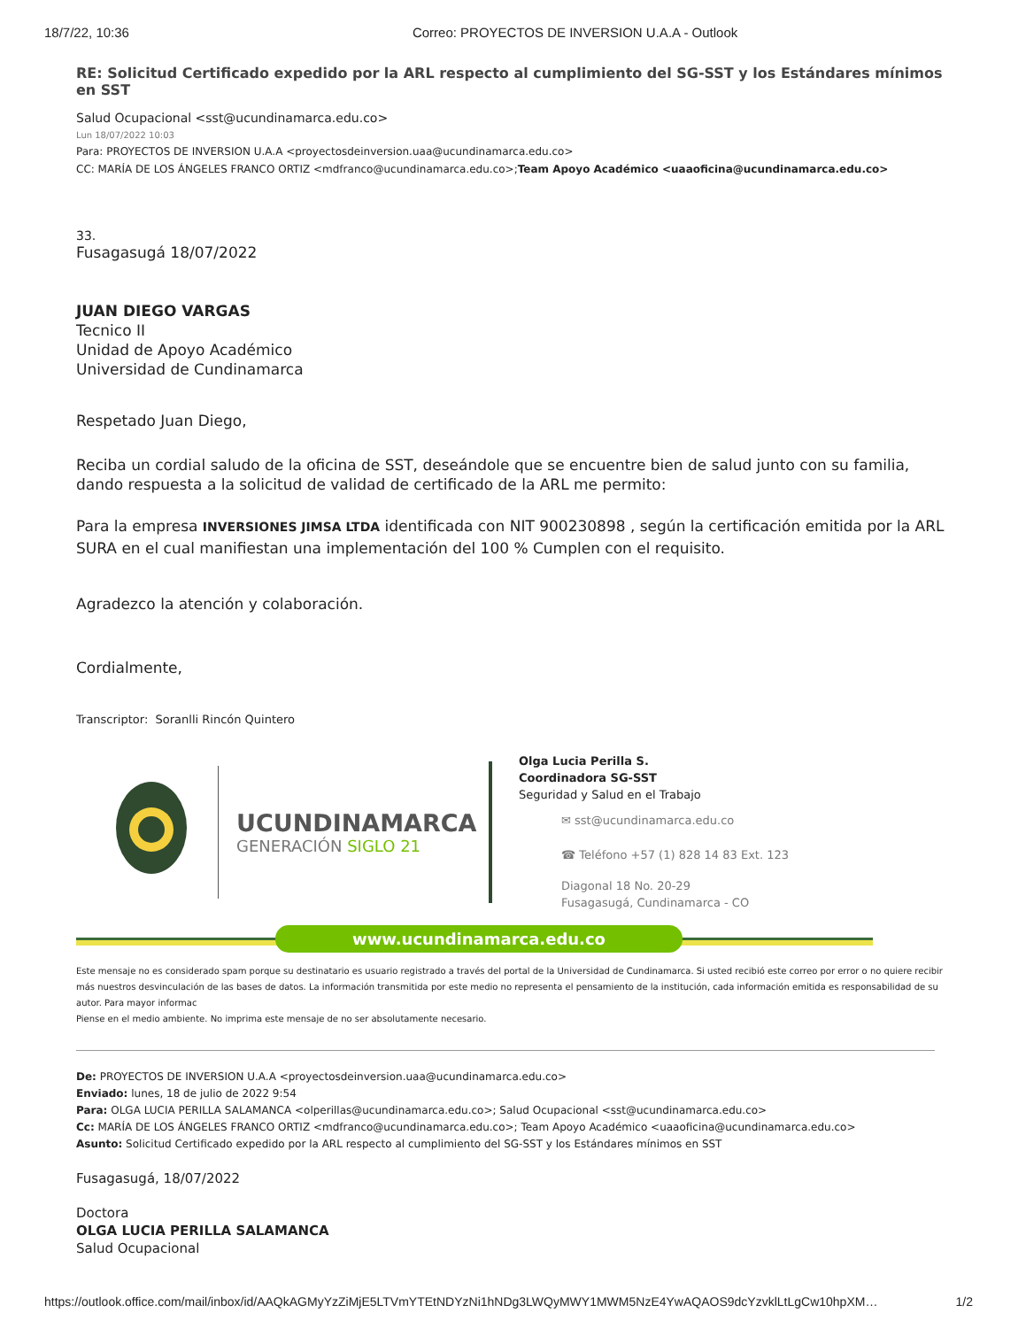18/7/22, 10:36 Correo: PROYECTOS DE INVERSION U.A.A - Outlook
RE: Solicitud Certificado expedido por la ARL respecto al cumplimiento del SG-SST y los Estándares mínimos en SST
Salud Ocupacional <sst@ucundinamarca.edu.co>
Lun 18/07/2022 10:03
Para: PROYECTOS DE INVERSION U.A.A <proyectosdeinversion.uaa@ucundinamarca.edu.co>
CC: MARÍA DE LOS ÁNGELES FRANCO ORTIZ <mdfranco@ucundinamarca.edu.co>;Team Apoyo Académico <uaaoficina@ucundinamarca.edu.co>
33.
Fusagasugá 18/07/2022
JUAN DIEGO VARGAS
Tecnico II
Unidad de Apoyo Académico
Universidad de Cundinamarca
Respetado Juan Diego,
Reciba un cordial saludo de la oficina de SST, deseándole que se encuentre bien de salud junto con su familia, dando respuesta a la solicitud de validad de certificado de la ARL me permito:
Para la empresa INVERSIONES JIMSA LTDA identificada con NIT 900230898 , según la certificación emitida por la ARL SURA en el cual manifiestan una implementación del 100 % Cumplen con el requisito.
Agradezco la atención y colaboración.
Cordialmente,
Transcriptor: Soranlli Rincón Quintero
UCUNDINAMARCA
GENERACIÓN SIGLO 21
Olga Lucia Perilla S.
Coordinadora SG-SST
Seguridad y Salud en el Trabajo
✉ sst@ucundinamarca.edu.co
☎ Teléfono +57 (1) 828 14 83 Ext. 123
Diagonal 18 No. 20-29
Fusagasugá, Cundinamarca - CO
www.ucundinamarca.edu.co
Este mensaje no es considerado spam porque su destinatario es usuario registrado a través del portal de la Universidad de Cundinamarca. Si usted recibió este correo por error o no quiere recibir más nuestros desvinculación de las bases de datos. La información transmitida por este medio no representa el pensamiento de la institución, cada información emitida es responsabilidad de su autor. Para mayor informac
Piense en el medio ambiente. No imprima este mensaje de no ser absolutamente necesario.
De: PROYECTOS DE INVERSION U.A.A <proyectosdeinversion.uaa@ucundinamarca.edu.co>
Enviado: lunes, 18 de julio de 2022 9:54
Para: OLGA LUCIA PERILLA SALAMANCA <olperillas@ucundinamarca.edu.co>; Salud Ocupacional <sst@ucundinamarca.edu.co>
Cc: MARÍA DE LOS ÁNGELES FRANCO ORTIZ <mdfranco@ucundinamarca.edu.co>; Team Apoyo Académico <uaaoficina@ucundinamarca.edu.co>
Asunto: Solicitud Certificado expedido por la ARL respecto al cumplimiento del SG-SST y los Estándares mínimos en SST
Fusagasugá, 18/07/2022
Doctora
OLGA LUCIA PERILLA SALAMANCA
Salud Ocupacional
https://outlook.office.com/mail/inbox/id/AAQkAGMyYzZiMjE5LTVmYTEtNDYzNi1hNDg3LWQyMWY1MWM5NzE4YwAQAOS9dcYzvklLtLgCw10hpXM… 1/2